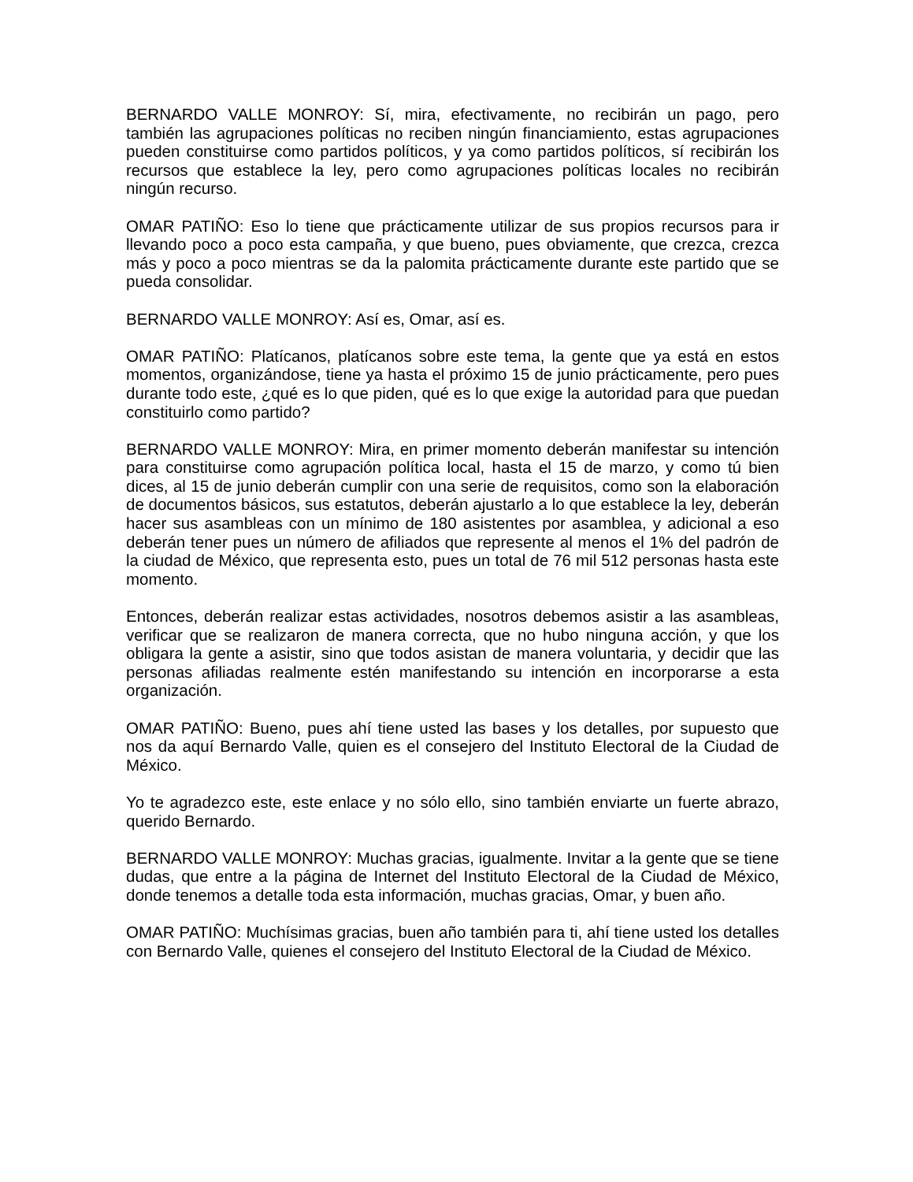BERNARDO VALLE MONROY: Sí, mira, efectivamente, no recibirán un pago, pero también las agrupaciones políticas no reciben ningún financiamiento, estas agrupaciones pueden constituirse como partidos políticos, y ya como partidos políticos, sí recibirán los recursos que establece la ley, pero como agrupaciones políticas locales no recibirán ningún recurso.
OMAR PATIÑO: Eso lo tiene que prácticamente utilizar de sus propios recursos para ir llevando poco a poco esta campaña, y que bueno, pues obviamente, que crezca, crezca más y poco a poco mientras se da la palomita prácticamente durante este partido que se pueda consolidar.
BERNARDO VALLE MONROY: Así es, Omar, así es.
OMAR PATIÑO: Platícanos, platícanos sobre este tema, la gente que ya está en estos momentos, organizándose, tiene ya hasta el próximo 15 de junio prácticamente, pero pues durante todo este, ¿qué es lo que piden, qué es lo que exige la autoridad para que puedan constituirlo como partido?
BERNARDO VALLE MONROY: Mira, en primer momento deberán manifestar su intención para constituirse como agrupación política local, hasta el 15 de marzo, y como tú bien dices, al 15 de junio deberán cumplir con una serie de requisitos, como son la elaboración de documentos básicos, sus estatutos, deberán ajustarlo a lo que establece la ley, deberán hacer sus asambleas con un mínimo de 180 asistentes por asamblea, y adicional a eso deberán tener pues un número de afiliados que represente al menos el 1% del padrón de la ciudad de México, que representa esto, pues un total de 76 mil 512 personas hasta este momento.
Entonces, deberán realizar estas actividades, nosotros debemos asistir a las asambleas, verificar que se realizaron de manera correcta, que no hubo ninguna acción, y que los obligara la gente a asistir, sino que todos asistan de manera voluntaria, y decidir que las personas afiliadas realmente estén manifestando su intención en incorporarse a esta organización.
OMAR PATIÑO: Bueno, pues ahí tiene usted las bases y los detalles, por supuesto que nos da aquí Bernardo Valle, quien es el consejero del Instituto Electoral de la Ciudad de México.
Yo te agradezco este, este enlace y no sólo ello, sino también enviarte un fuerte abrazo, querido Bernardo.
BERNARDO VALLE MONROY: Muchas gracias, igualmente. Invitar a la gente que se tiene dudas, que entre a la página de Internet del Instituto Electoral de la Ciudad de México, donde tenemos a detalle toda esta información, muchas gracias, Omar, y buen año.
OMAR PATIÑO: Muchísimas gracias, buen año también para ti, ahí tiene usted los detalles con Bernardo Valle, quienes el consejero del Instituto Electoral de la Ciudad de México.